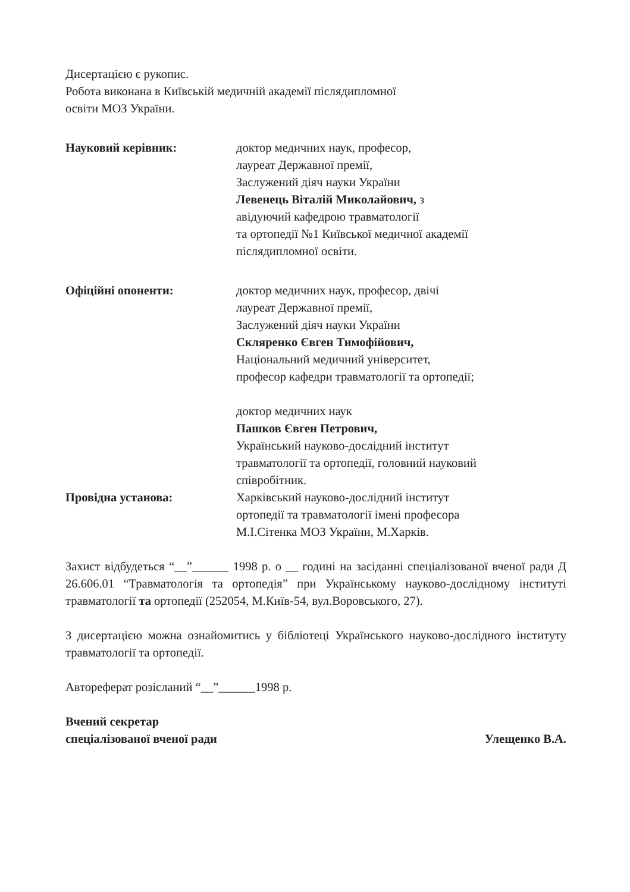Дисертацією є рукопис.
Робота виконана в Київській медичній академії післядипломної
освіти МОЗ України.
Науковий керівник: доктор медичних наук, професор,
лауреат Державної премії,
Заслужений діяч науки України
Левенець Віталій Миколайович, з
авідуючий кафедрою травматології
та ортопедії №1 Київської медичної академії
післядипломної освіти.
Офіційні опоненти: доктор медичних наук, професор, двічі
лауреат Державної премії,
Заслужений діяч науки України
Скляренко Євген Тимофійович,
Національний медичний університет,
професор кафедри травматології та ортопедії;
доктор медичних наук
Пашков Євген Петрович,
Український науково-дослідний інститут
травматології та ортопедії, головний науковий
співробітник.
Провідна установа: Харківський науково-дослідний інститут
ортопедії та травматології імені професора
М.І.Сітенка МОЗ України, М.Харків.
Захист відбудеться “__”______ 1998 р. о __ годині на засіданні спеціалізованої вченої ради Д 26.606.01 “Травматологія та ортопедія” при Українському науково-дослідному інституті травматології та ортопедії (252054, М.Київ-54, вул.Воровського, 27).
З дисертацією можна ознайомитись у бібліотеці Українського науково-дослідного інституту травматології та ортопедії.
Автореферат розісланий “__”______1998 р.
Вчений секретар
спеціалізованої вченої ради Улещенко В.А.